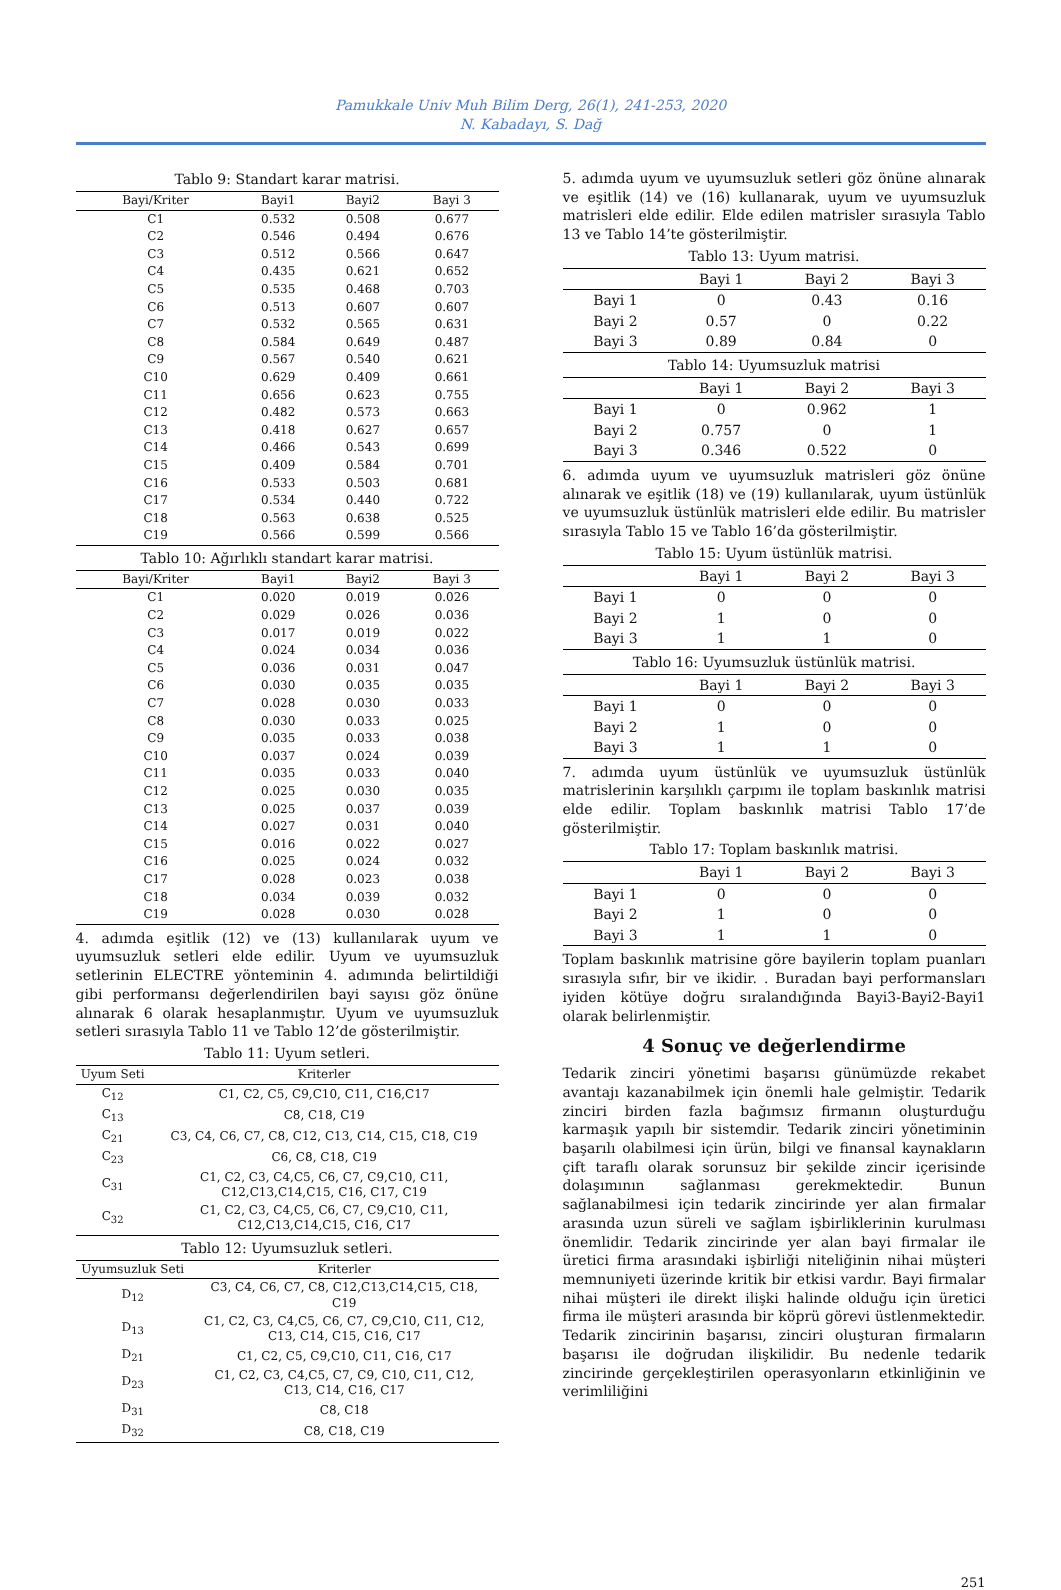Pamukkale Univ Muh Bilim Derg, 26(1), 241-253, 2020
N. Kabadayı, S. Dağ
Tablo 9: Standart karar matrisi.
| Bayi/Kriter | Bayi1 | Bayi2 | Bayi 3 |
| --- | --- | --- | --- |
| C1 | 0.532 | 0.508 | 0.677 |
| C2 | 0.546 | 0.494 | 0.676 |
| C3 | 0.512 | 0.566 | 0.647 |
| C4 | 0.435 | 0.621 | 0.652 |
| C5 | 0.535 | 0.468 | 0.703 |
| C6 | 0.513 | 0.607 | 0.607 |
| C7 | 0.532 | 0.565 | 0.631 |
| C8 | 0.584 | 0.649 | 0.487 |
| C9 | 0.567 | 0.540 | 0.621 |
| C10 | 0.629 | 0.409 | 0.661 |
| C11 | 0.656 | 0.623 | 0.755 |
| C12 | 0.482 | 0.573 | 0.663 |
| C13 | 0.418 | 0.627 | 0.657 |
| C14 | 0.466 | 0.543 | 0.699 |
| C15 | 0.409 | 0.584 | 0.701 |
| C16 | 0.533 | 0.503 | 0.681 |
| C17 | 0.534 | 0.440 | 0.722 |
| C18 | 0.563 | 0.638 | 0.525 |
| C19 | 0.566 | 0.599 | 0.566 |
Tablo 10: Ağırlıklı standart karar matrisi.
| Bayi/Kriter | Bayi1 | Bayi2 | Bayi 3 |
| --- | --- | --- | --- |
| C1 | 0.020 | 0.019 | 0.026 |
| C2 | 0.029 | 0.026 | 0.036 |
| C3 | 0.017 | 0.019 | 0.022 |
| C4 | 0.024 | 0.034 | 0.036 |
| C5 | 0.036 | 0.031 | 0.047 |
| C6 | 0.030 | 0.035 | 0.035 |
| C7 | 0.028 | 0.030 | 0.033 |
| C8 | 0.030 | 0.033 | 0.025 |
| C9 | 0.035 | 0.033 | 0.038 |
| C10 | 0.037 | 0.024 | 0.039 |
| C11 | 0.035 | 0.033 | 0.040 |
| C12 | 0.025 | 0.030 | 0.035 |
| C13 | 0.025 | 0.037 | 0.039 |
| C14 | 0.027 | 0.031 | 0.040 |
| C15 | 0.016 | 0.022 | 0.027 |
| C16 | 0.025 | 0.024 | 0.032 |
| C17 | 0.028 | 0.023 | 0.038 |
| C18 | 0.034 | 0.039 | 0.032 |
| C19 | 0.028 | 0.030 | 0.028 |
4. adımda eşitlik (12) ve (13) kullanılarak uyum ve uyumsuzluk setleri elde edilir. Uyum ve uyumsuzluk setlerinin ELECTRE yönteminin 4. adımında belirtildiği gibi performansı değerlendirilen bayi sayısı göz önüne alınarak 6 olarak hesaplanmıştır. Uyum ve uyumsuzluk setleri sırasıyla Tablo 11 ve Tablo 12’de gösterilmiştir.
Tablo 11: Uyum setleri.
| Uyum Seti | Kriterler |
| --- | --- |
| C<sub>12</sub> | C1, C2, C5, C9,C10, C11, C16,C17 |
| C<sub>13</sub> | C8, C18, C19 |
| C<sub>21</sub> | C3, C4, C6, C7, C8, C12, C13, C14, C15, C18, C19 |
| C<sub>23</sub> | C6, C8, C18, C19 |
| C<sub>31</sub> | C1, C2, C3, C4,C5, C6, C7, C9,C10, C11, C12,C13,C14,C15, C16, C17, C19 |
| C<sub>32</sub> | C1, C2, C3, C4,C5, C6, C7, C9,C10, C11, C12,C13,C14,C15, C16, C17 |
Tablo 12: Uyumsuzluk setleri.
| Uyumsuzluk Seti | Kriterler |
| --- | --- |
| D<sub>12</sub> | C3, C4, C6, C7, C8, C12,C13,C14,C15, C18, C19 |
| D<sub>13</sub> | C1, C2, C3, C4,C5, C6, C7, C9,C10, C11, C12, C13, C14, C15, C16, C17 |
| D<sub>21</sub> | C1, C2, C5, C9,C10, C11, C16, C17 |
| D<sub>23</sub> | C1, C2, C3, C4,C5, C7, C9, C10, C11, C12, C13, C14, C16, C17 |
| D<sub>31</sub> | C8, C18 |
| D<sub>32</sub> | C8, C18, C19 |
5. adımda uyum ve uyumsuzluk setleri göz önüne alınarak ve eşitlik (14) ve (16) kullanarak, uyum ve uyumsuzluk matrisleri elde edilir. Elde edilen matrisler sırasıyla Tablo 13 ve Tablo 14’te gösterilmiştir.
Tablo 13: Uyum matrisi.
| | Bayi 1 | Bayi 2 | Bayi 3 |
| --- | --- | --- | --- |
| Bayi 1 | 0 | 0.43 | 0.16 |
| Bayi 2 | 0.57 | 0 | 0.22 |
| Bayi 3 | 0.89 | 0.84 | 0 |
Tablo 14: Uyumsuzluk matrisi
| | Bayi 1 | Bayi 2 | Bayi 3 |
| --- | --- | --- | --- |
| Bayi 1 | 0 | 0.962 | 1 |
| Bayi 2 | 0.757 | 0 | 1 |
| Bayi 3 | 0.346 | 0.522 | 0 |
6. adımda uyum ve uyumsuzluk matrisleri göz önüne alınarak ve eşitlik (18) ve (19) kullanılarak, uyum üstünlük ve uyumsuzluk üstünlük matrisleri elde edilir. Bu matrisler sırasıyla Tablo 15 ve Tablo 16’da gösterilmiştir.
Tablo 15: Uyum üstünlük matrisi.
| | Bayi 1 | Bayi 2 | Bayi 3 |
| --- | --- | --- | --- |
| Bayi 1 | 0 | 0 | 0 |
| Bayi 2 | 1 | 0 | 0 |
| Bayi 3 | 1 | 1 | 0 |
Tablo 16: Uyumsuzluk üstünlük matrisi.
| | Bayi 1 | Bayi 2 | Bayi 3 |
| --- | --- | --- | --- |
| Bayi 1 | 0 | 0 | 0 |
| Bayi 2 | 1 | 0 | 0 |
| Bayi 3 | 1 | 1 | 0 |
7. adımda uyum üstünlük ve uyumsuzluk üstünlük matrislerinin karşılıklı çarpımı ile toplam baskınlık matrisi elde edilir. Toplam baskınlık matrisi Tablo 17’de gösterilmiştir.
Tablo 17: Toplam baskınlık matrisi.
| | Bayi 1 | Bayi 2 | Bayi 3 |
| --- | --- | --- | --- |
| Bayi 1 | 0 | 0 | 0 |
| Bayi 2 | 1 | 0 | 0 |
| Bayi 3 | 1 | 1 | 0 |
Toplam baskınlık matrisine göre bayilerin toplam puanları sırasıyla sıfır, bir ve ikidir. . Buradan bayi performansları iyiden kötüye doğru sıralandığında Bayi3-Bayi2-Bayi1 olarak belirlenmiştir.
4 Sonuç ve değerlendirme
Tedarik zinciri yönetimi başarısı günümüzde rekabet avantajı kazanabilmek için önemli hale gelmiştir. Tedarik zinciri birden fazla bağımsız firmanın oluşturduğu karmaşık yapılı bir sistemdir. Tedarik zinciri yönetiminin başarılı olabilmesi için ürün, bilgi ve finansal kaynakların çift taraflı olarak sorunsuz bir şekilde zincir içerisinde dolaşımının sağlanması gerekmektedir. Bunun sağlanabilmesi için tedarik zincirinde yer alan firmalar arasında uzun süreli ve sağlam işbirliklerinin kurulması önemlidir. Tedarik zincirinde yer alan bayi firmalar ile üretici firma arasındaki işbirliği niteliğinin nihai müşteri memnuniyeti üzerinde kritik bir etkisi vardır. Bayi firmalar nihai müşteri ile direkt ilişki halinde olduğu için üretici firma ile müşteri arasında bir köprü görevi üstlenmektedir. Tedarik zincirinin başarısı, zinciri oluşturan firmaların başarısı ile doğrudan ilişkilidir. Bu nedenle tedarik zincirinde gerçekleştirilen operasyonların etkinliğinin ve verimliliğini
251